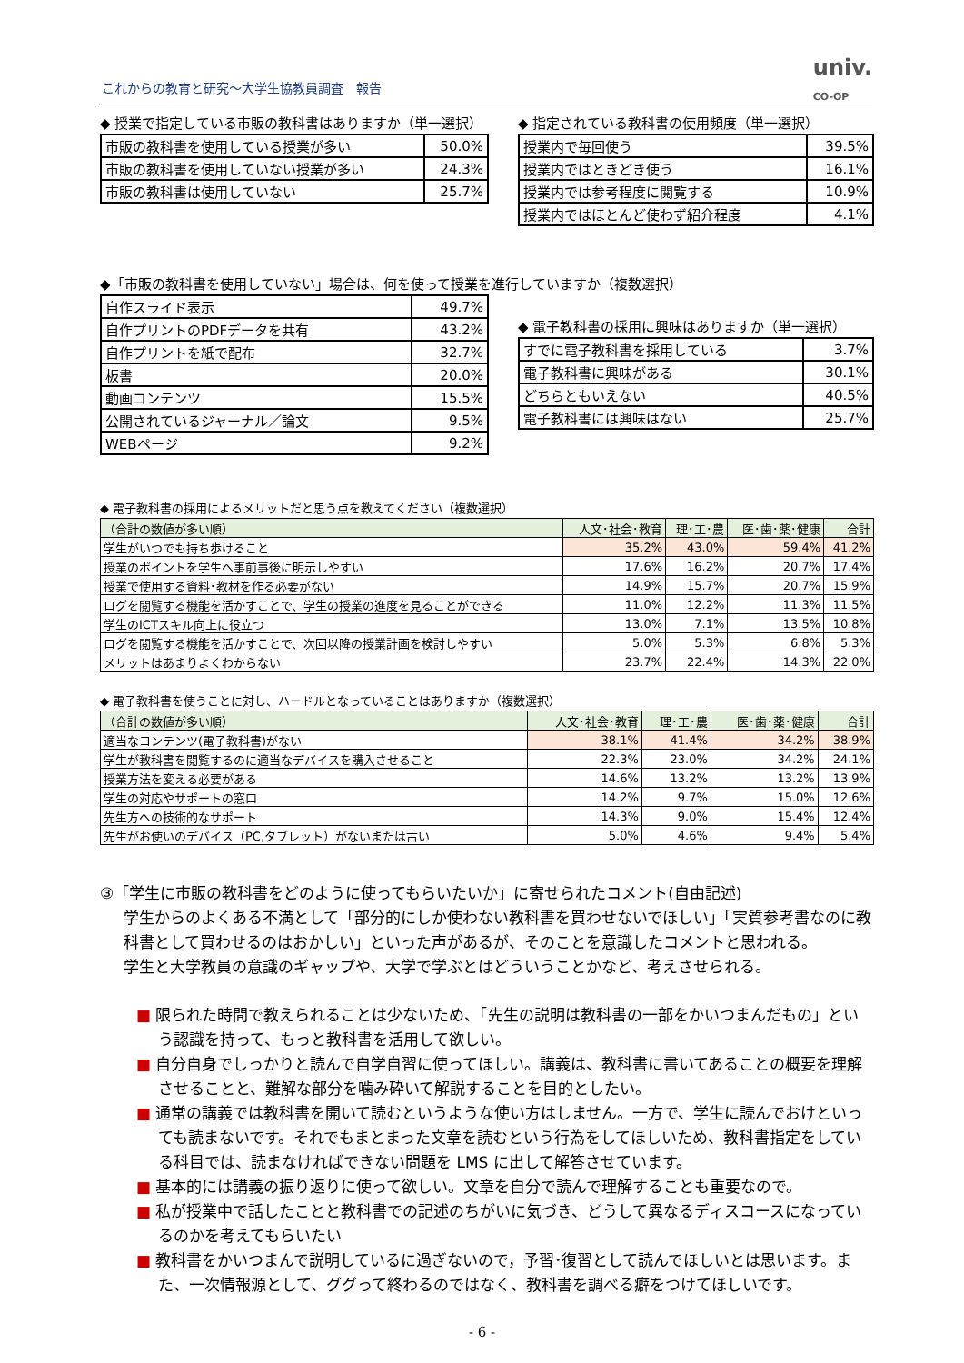これからの教育と研究～大学生協教員調査　報告
univ.
CO-OP
◆ 授業で指定している市販の教科書はありますか（単一選択）
| 市販の教科書を使用している授業が多い | 50.0% |
| 市販の教科書を使用していない授業が多い | 24.3% |
| 市販の教科書は使用していない | 25.7% |
◆ 指定されている教科書の使用頻度（単一選択）
| 授業内で毎回使う | 39.5% |
| 授業内ではときどき使う | 16.1% |
| 授業内では参考程度に閲覧する | 10.9% |
| 授業内ではほとんど使わず紹介程度 | 4.1% |
◆「市販の教科書を使用していない」場合は、何を使って授業を進行していますか（複数選択）
| 自作スライド表示 | 49.7% |
| 自作プリントのPDFデータを共有 | 43.2% |
| 自作プリントを紙で配布 | 32.7% |
| 板書 | 20.0% |
| 動画コンテンツ | 15.5% |
| 公開されているジャーナル／論文 | 9.5% |
| WEBページ | 9.2% |
◆ 電子教科書の採用に興味はありますか（単一選択）
| すでに電子教科書を採用している | 3.7% |
| 電子教科書に興味がある | 30.1% |
| どちらともいえない | 40.5% |
| 電子教科書には興味はない | 25.7% |
◆ 電子教科書の採用によるメリットだと思う点を教えてください（複数選択）
| （合計の数値が多い順） | 人文･社会･教育 | 理･工･農 | 医･歯･薬･健康 | 合計 |
| --- | --- | --- | --- | --- |
| 学生がいつでも持ち歩けること | 35.2% | 43.0% | 59.4% | 41.2% |
| 授業のポイントを学生へ事前事後に明示しやすい | 17.6% | 16.2% | 20.7% | 17.4% |
| 授業で使用する資料･教材を作る必要がない | 14.9% | 15.7% | 20.7% | 15.9% |
| ログを閲覧する機能を活かすことで、学生の授業の進度を見ることができる | 11.0% | 12.2% | 11.3% | 11.5% |
| 学生のICTスキル向上に役立つ | 13.0% | 7.1% | 13.5% | 10.8% |
| ログを閲覧する機能を活かすことで、次回以降の授業計画を検討しやすい | 5.0% | 5.3% | 6.8% | 5.3% |
| メリットはあまりよくわからない | 23.7% | 22.4% | 14.3% | 22.0% |
◆ 電子教科書を使うことに対し、ハードルとなっていることはありますか（複数選択）
| （合計の数値が多い順） | 人文･社会･教育 | 理･工･農 | 医･歯･薬･健康 | 合計 |
| --- | --- | --- | --- | --- |
| 適当なコンテンツ(電子教科書)がない | 38.1% | 41.4% | 34.2% | 38.9% |
| 学生が教科書を閲覧するのに適当なデバイスを購入させること | 22.3% | 23.0% | 34.2% | 24.1% |
| 授業方法を変える必要がある | 14.6% | 13.2% | 13.2% | 13.9% |
| 学生の対応やサポートの窓口 | 14.2% | 9.7% | 15.0% | 12.6% |
| 先生方への技術的なサポート | 14.3% | 9.0% | 15.4% | 12.4% |
| 先生がお使いのデバイス（PC,タブレット）がないまたは古い | 5.0% | 4.6% | 9.4% | 5.4% |
③「学生に市販の教科書をどのように使ってもらいたいか」に寄せられたコメント(自由記述)
学生からのよくある不満として「部分的にしか使わない教科書を買わせないでほしい」「実質参考書なのに教科書として買わせるのはおかしい」といった声があるが、そのことを意識したコメントと思われる。
学生と大学教員の意識のギャップや、大学で学ぶとはどういうことかなど、考えさせられる。
■ 限られた時間で教えられることは少ないため、「先生の説明は教科書の一部をかいつまんだもの」という認識を持って、もっと教科書を活用して欲しい。
■ 自分自身でしっかりと読んで自学自習に使ってほしい。講義は、教科書に書いてあることの概要を理解させることと、難解な部分を噛み砕いて解説することを目的としたい。
■ 通常の講義では教科書を開いて読むというような使い方はしません。一方で、学生に読んでおけといっても読まないです。それでもまとまった文章を読むという行為をしてほしいため、教科書指定をしている科目では、読まなければできない問題を LMS に出して解答させています。
■ 基本的には講義の振り返りに使って欲しい。文章を自分で読んで理解することも重要なので。
■ 私が授業中で話したことと教科書での記述のちがいに気づき、どうして異なるディスコースになっているのかを考えてもらいたい
■ 教科書をかいつまんで説明しているに過ぎないので，予習･復習として読んでほしいとは思います。また、一次情報源として、ググって終わるのではなく、教科書を調べる癖をつけてほしいです。
- 6 -